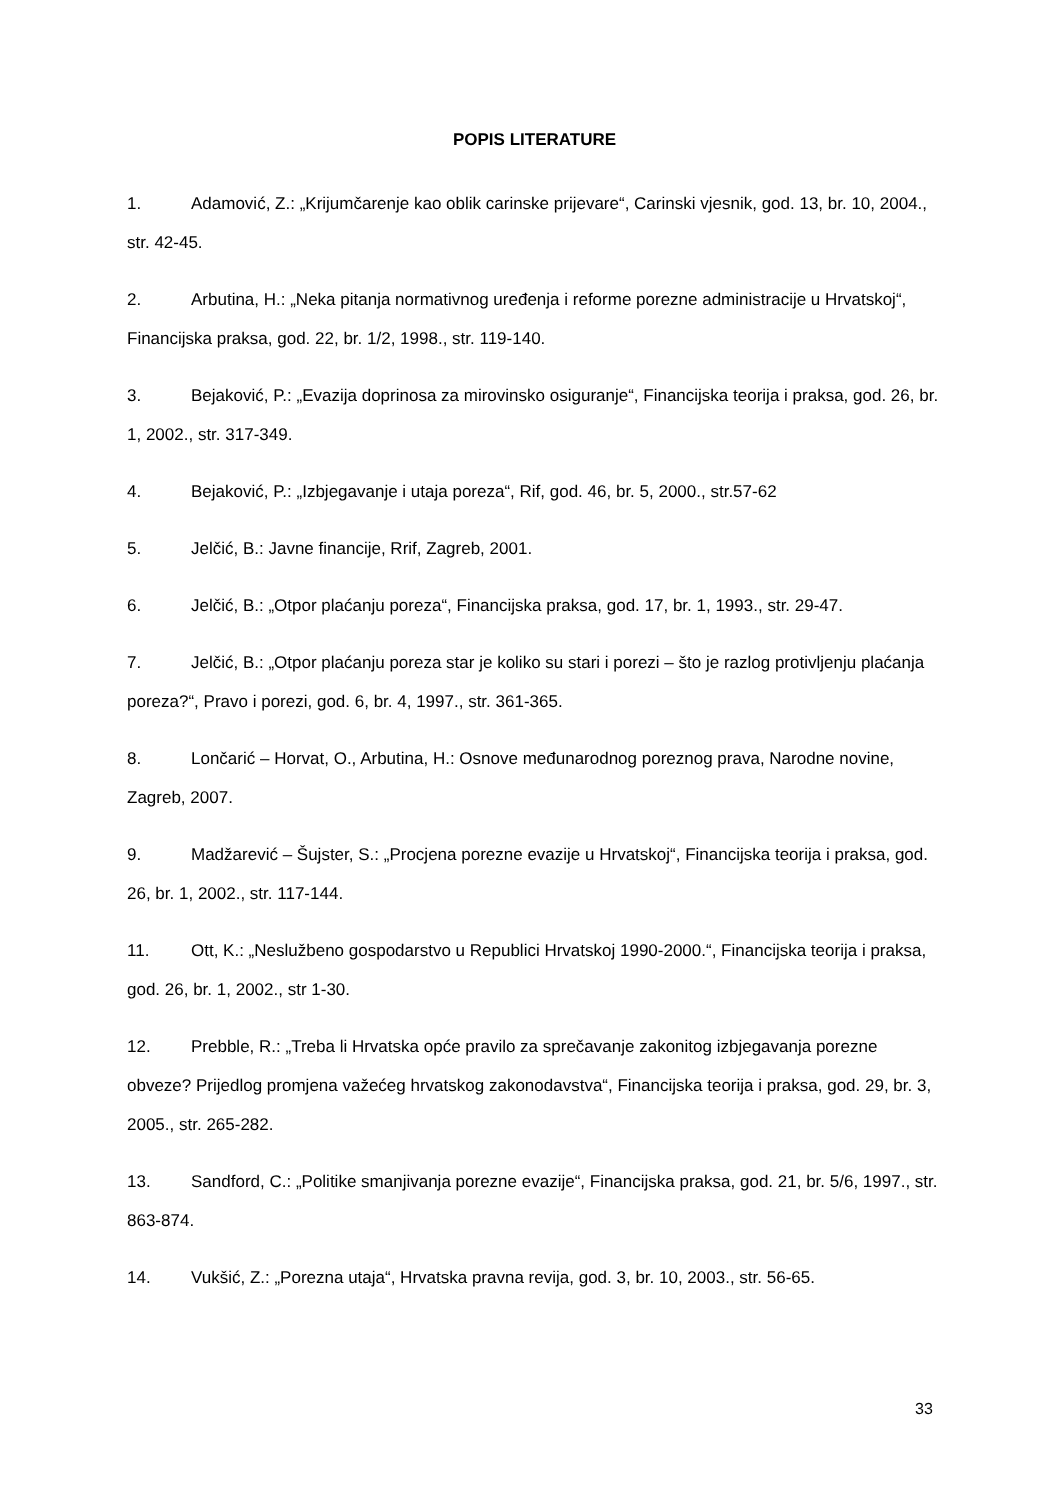POPIS LITERATURE
1. Adamović, Z.: „Krijumčarenje kao oblik carinske prijevare“, Carinski vjesnik, god. 13, br. 10, 2004., str. 42-45.
2. Arbutina, H.: „Neka pitanja normativnog uređenja i reforme porezne administracije u Hrvatskoj“, Financijska praksa, god. 22, br. 1/2, 1998., str. 119-140.
3. Bejaković, P.: „Evazija doprinosa za mirovinsko osiguranje“, Financijska teorija i praksa, god. 26, br. 1, 2002., str. 317-349.
4. Bejaković, P.: „Izbjegavanje i utaja poreza“, Rif, god. 46, br. 5, 2000., str.57-62
5. Jelčić, B.: Javne financije, Rrif, Zagreb, 2001.
6. Jelčić, B.: „Otpor plaćanju poreza“, Financijska praksa, god. 17, br. 1, 1993., str. 29-47.
7. Jelčić, B.: „Otpor plaćanju poreza star je koliko su stari i porezi – što je razlog protivljenju plaćanja poreza?“, Pravo i porezi, god. 6, br. 4, 1997., str. 361-365.
8. Lončarić – Horvat, O., Arbutina, H.: Osnove međunarodnog poreznog prava, Narodne novine, Zagreb, 2007.
9. Madžarević – Šujster, S.: „Procjena porezne evazije u Hrvatskoj“, Financijska teorija i praksa, god. 26, br. 1, 2002., str. 117-144.
11. Ott, K.: „Neslužbeno gospodarstvo u Republici Hrvatskoj 1990-2000.“, Financijska teorija i praksa, god. 26, br. 1, 2002., str 1-30.
12. Prebble, R.: „Treba li Hrvatska opće pravilo za sprečavanje zakonitog izbjegavanja porezne obveze? Prijedlog promjena važećeg hrvatskog zakonodavstva“, Financijska teorija i praksa, god. 29, br. 3, 2005., str. 265-282.
13. Sandford, C.: „Politike smanjivanja porezne evazije“, Financijska praksa, god. 21, br. 5/6, 1997., str. 863-874.
14. Vukšić, Z.: „Porezna utaja“, Hrvatska pravna revija, god. 3, br. 10, 2003., str. 56-65.
33